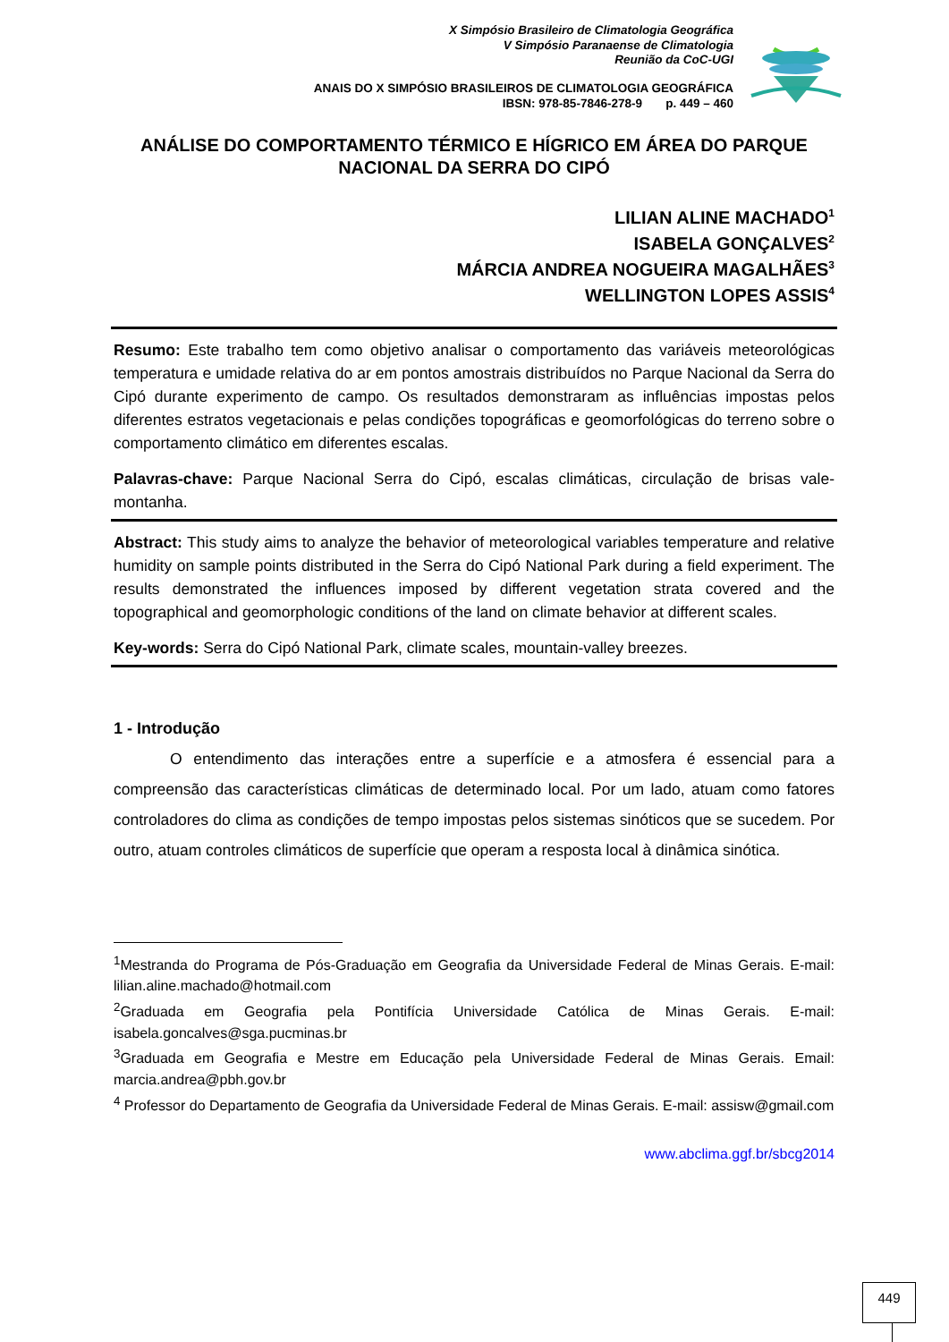X Simpósio Brasileiro de Climatologia Geográfica
V Simpósio Paranaense de Climatologia
Reunião da CoC-UGI
ANAIS DO X SIMPÓSIO BRASILEIROS DE CLIMATOLOGIA GEOGRÁFICA
IBSN: 978-85-7846-278-9 p. 449 – 460
ANÁLISE DO COMPORTAMENTO TÉRMICO E HÍGRICO EM ÁREA DO PARQUE NACIONAL DA SERRA DO CIPÓ
LILIAN ALINE MACHADO<sup>1</sup>
ISABELA GONÇALVES<sup>2</sup>
MÁRCIA ANDREA NOGUEIRA MAGALHÃES<sup>3</sup>
WELLINGTON LOPES ASSIS<sup>4</sup>
Resumo: Este trabalho tem como objetivo analisar o comportamento das variáveis meteorológicas temperatura e umidade relativa do ar em pontos amostrais distribuídos no Parque Nacional da Serra do Cipó durante experimento de campo. Os resultados demonstraram as influências impostas pelos diferentes estratos vegetacionais e pelas condições topográficas e geomorfológicas do terreno sobre o comportamento climático em diferentes escalas.
Palavras-chave: Parque Nacional Serra do Cipó, escalas climáticas, circulação de brisas vale-montanha.
Abstract: This study aims to analyze the behavior of meteorological variables temperature and relative humidity on sample points distributed in the Serra do Cipó National Park during a field experiment. The results demonstrated the influences imposed by different vegetation strata covered and the topographical and geomorphologic conditions of the land on climate behavior at different scales.
Key-words: Serra do Cipó National Park, climate scales, mountain-valley breezes.
1 - Introdução
O entendimento das interações entre a superfície e a atmosfera é essencial para a compreensão das características climáticas de determinado local. Por um lado, atuam como fatores controladores do clima as condições de tempo impostas pelos sistemas sinóticos que se sucedem. Por outro, atuam controles climáticos de superfície que operam a resposta local à dinâmica sinótica.
<sup>1</sup> Mestranda do Programa de Pós-Graduação em Geografia da Universidade Federal de Minas Gerais. E-mail: lilian.aline.machado@hotmail.com
<sup>2</sup> Graduada em Geografia pela Pontifícia Universidade Católica de Minas Gerais. E-mail: isabela.goncalves@sga.pucminas.br
<sup>3</sup> Graduada em Geografia e Mestre em Educação pela Universidade Federal de Minas Gerais. Email: marcia.andrea@pbh.gov.br
<sup>4</sup> Professor do Departamento de Geografia da Universidade Federal de Minas Gerais. E-mail: assisw@gmail.com
www.abclima.ggf.br/sbcg2014
449